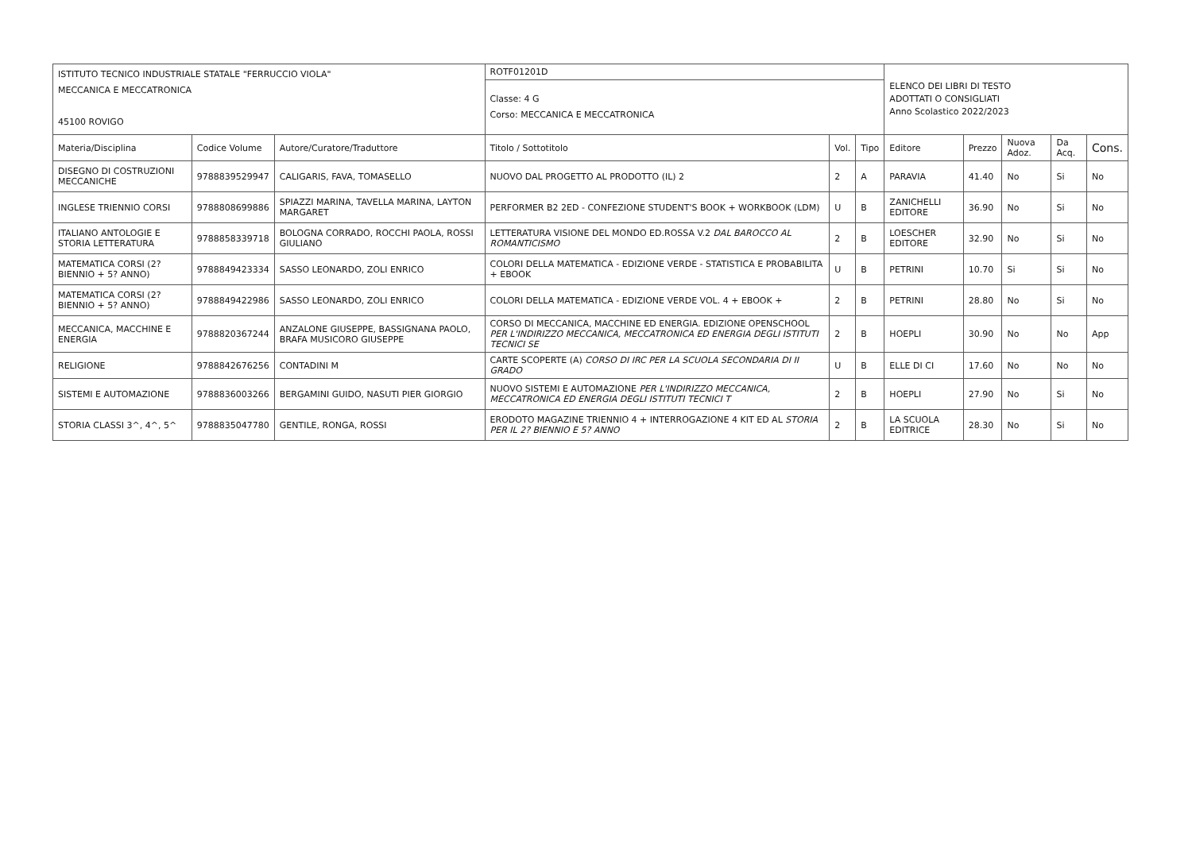| ISTITUTO TECNICO INDUSTRIALE STATALE "FERRUCCIO VIOLA" MECCANICA E MECCATRONICA 45100 ROVIGO | | | ROTF01201D | | | ELENCO DEI LIBRI DI TESTO ADOTTATI O CONSIGLIATI Anno Scolastico 2022/2023 | | | | |
| | | | Classe: 4 G Corso: MECCANICA E MECCATRONICA | | | | | | | |
| Materia/Disciplina | Codice Volume | Autore/Curatore/Traduttore | Titolo / Sottotitolo | Vol. | Tipo | Editore | Prezzo | Nuova Adoz. | Da Acq. | Cons. |
| DISEGNO DI COSTRUZIONI MECCANICHE | 9788839529947 | CALIGARIS, FAVA, TOMASELLO | NUOVO DAL PROGETTO AL PRODOTTO (IL) 2 | 2 | A | PARAVIA | 41.40 | No | Si | No |
| INGLESE TRIENNIO CORSI | 9788808699886 | SPIAZZI MARINA, TAVELLA MARINA, LAYTON MARGARET | PERFORMER B2 2ED - CONFEZIONE STUDENT'S BOOK + WORKBOOK (LDM) | U | B | ZANICHELLI EDITORE | 36.90 | No | Si | No |
| ITALIANO ANTOLOGIE E STORIA LETTERATURA | 9788858339718 | BOLOGNA CORRADO, ROCCHI PAOLA, ROSSI GIULIANO | LETTERATURA VISIONE DEL MONDO ED.ROSSA V.2 DAL BAROCCO AL ROMANTICISMO | 2 | B | LOESCHER EDITORE | 32.90 | No | Si | No |
| MATEMATICA CORSI (2? BIENNIO + 5? ANNO) | 9788849423334 | SASSO LEONARDO, ZOLI ENRICO | COLORI DELLA MATEMATICA - EDIZIONE VERDE - STATISTICA E PROBABILITA + EBOOK | U | B | PETRINI | 10.70 | Si | Si | No |
| MATEMATICA CORSI (2? BIENNIO + 5? ANNO) | 9788849422986 | SASSO LEONARDO, ZOLI ENRICO | COLORI DELLA MATEMATICA - EDIZIONE VERDE VOL. 4 + EBOOK + | 2 | B | PETRINI | 28.80 | No | Si | No |
| MECCANICA, MACCHINE E ENERGIA | 9788820367244 | ANZALONE GIUSEPPE, BASSIGNANA PAOLO, BRAFA MUSICORO GIUSEPPE | CORSO DI MECCANICA, MACCHINE ED ENERGIA. EDIZIONE OPENSCHOOL PER L'INDIRIZZO MECCANICA, MECCATRONICA ED ENERGIA DEGLI ISTITUTI TECNICI SE | 2 | B | HOEPLI | 30.90 | No | No | App |
| RELIGIONE | 9788842676256 | CONTADINI M | CARTE SCOPERTE (A) CORSO DI IRC PER LA SCUOLA SECONDARIA DI II GRADO | U | B | ELLE DI CI | 17.60 | No | No | No |
| SISTEMI E AUTOMAZIONE | 9788836003266 | BERGAMINI GUIDO, NASUTI PIER GIORGIO | NUOVO SISTEMI E AUTOMAZIONE PER L'INDIRIZZO MECCANICA, MECCATRONICA ED ENERGIA DEGLI ISTITUTI TECNICI T | 2 | B | HOEPLI | 27.90 | No | Si | No |
| STORIA CLASSI 3^, 4^, 5^ | 9788835047780 | GENTILE, RONGA, ROSSI | ERODOTO MAGAZINE TRIENNIO 4 + INTERROGAZIONE 4 KIT ED AL STORIA PER IL 2? BIENNIO E 5? ANNO | 2 | B | LA SCUOLA EDITRICE | 28.30 | No | Si | No |